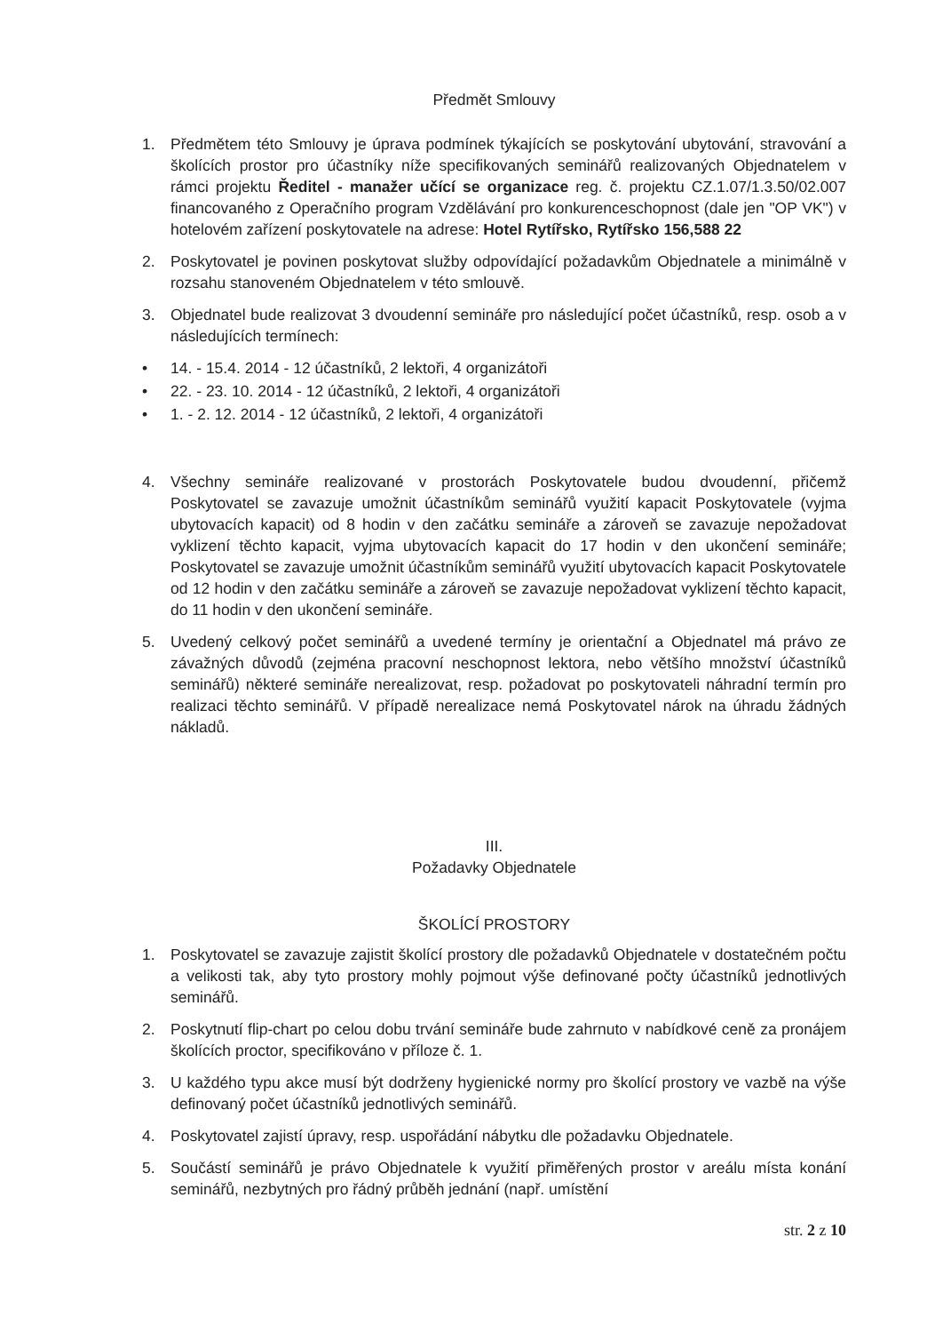Předmět Smlouvy
1. Předmětem této Smlouvy je úprava podmínek týkajících se poskytování ubytování, stravování a školících prostor pro účastníky níže specifikovaných seminářů realizovaných Objednatelem v rámci projektu Ředitel - manažer učící se organizace reg. č. projektu CZ.1.07/1.3.50/02.007 financovaného z Operačního program Vzdělávání pro konkurenceschopnost (dale jen "OP VK") v hotelovém zařízení poskytovatele na adrese: Hotel Rytířsko, Rytířsko 156,588 22
2. Poskytovatel je povinen poskytovat služby odpovídající požadavkům Objednatele a minimálně v rozsahu stanoveném Objednatelem v této smlouvě.
3. Objednatel bude realizovat 3 dvoudenní semináře pro následující počet účastníků, resp. osob a v následujících termínech:
• 14. - 15.4. 2014 - 12 účastníků, 2 lektoři, 4 organizátoři
• 22. - 23. 10. 2014 - 12 účastníků, 2 lektoři, 4 organizátoři
• 1. - 2. 12. 2014 - 12 účastníků, 2 lektoři, 4 organizátoři
4. Všechny semináře realizované v prostorách Poskytovatele budou dvoudenní, přičemž Poskytovatel se zavazuje umožnit účastníkům seminářů využití kapacit Poskytovatele (vyjma ubytovacích kapacit) od 8 hodin v den začátku semináře a zároveň se zavazuje nepožadovat vyklizení těchto kapacit, vyjma ubytovacích kapacit do 17 hodin v den ukončení semináře; Poskytovatel se zavazuje umožnit účastníkům seminářů využití ubytovacích kapacit Poskytovatele od 12 hodin v den začátku semináře a zároveň se zavazuje nepožadovat vyklizení těchto kapacit, do 11 hodin v den ukončení semináře.
5. Uvedený celkový počet seminářů a uvedené termíny je orientační a Objednatel má právo ze závažných důvodů (zejména pracovní neschopnost lektora, nebo většího množství účastníků seminářů) některé semináře nerealizovat, resp. požadovat po poskytovateli náhradní termín pro realizaci těchto seminářů. V případě nerealizace nemá Poskytovatel nárok na úhradu žádných nákladů.
III.
Požadavky Objednatele
ŠKOLÍCÍ PROSTORY
1. Poskytovatel se zavazuje zajistit školící prostory dle požadavků Objednatele v dostatečném počtu a velikosti tak, aby tyto prostory mohly pojmout výše definované počty účastníků jednotlivých seminářů.
2. Poskytnutí flip-chart po celou dobu trvání semináře bude zahrnuto v nabídkové ceně za pronájem školících proctor, specifikováno v příloze č. 1.
3. U každého typu akce musí být dodrženy hygienické normy pro školící prostory ve vazbě na výše definovaný počet účastníků jednotlivých seminářů.
4. Poskytovatel zajistí úpravy, resp. uspořádání nábytku dle požadavku Objednatele.
5. Součástí seminářů je právo Objednatele k využití přiměřených prostor v areálu místa konání seminářů, nezbytných pro řádný průběh jednání (např. umístění
str. 2 z 10